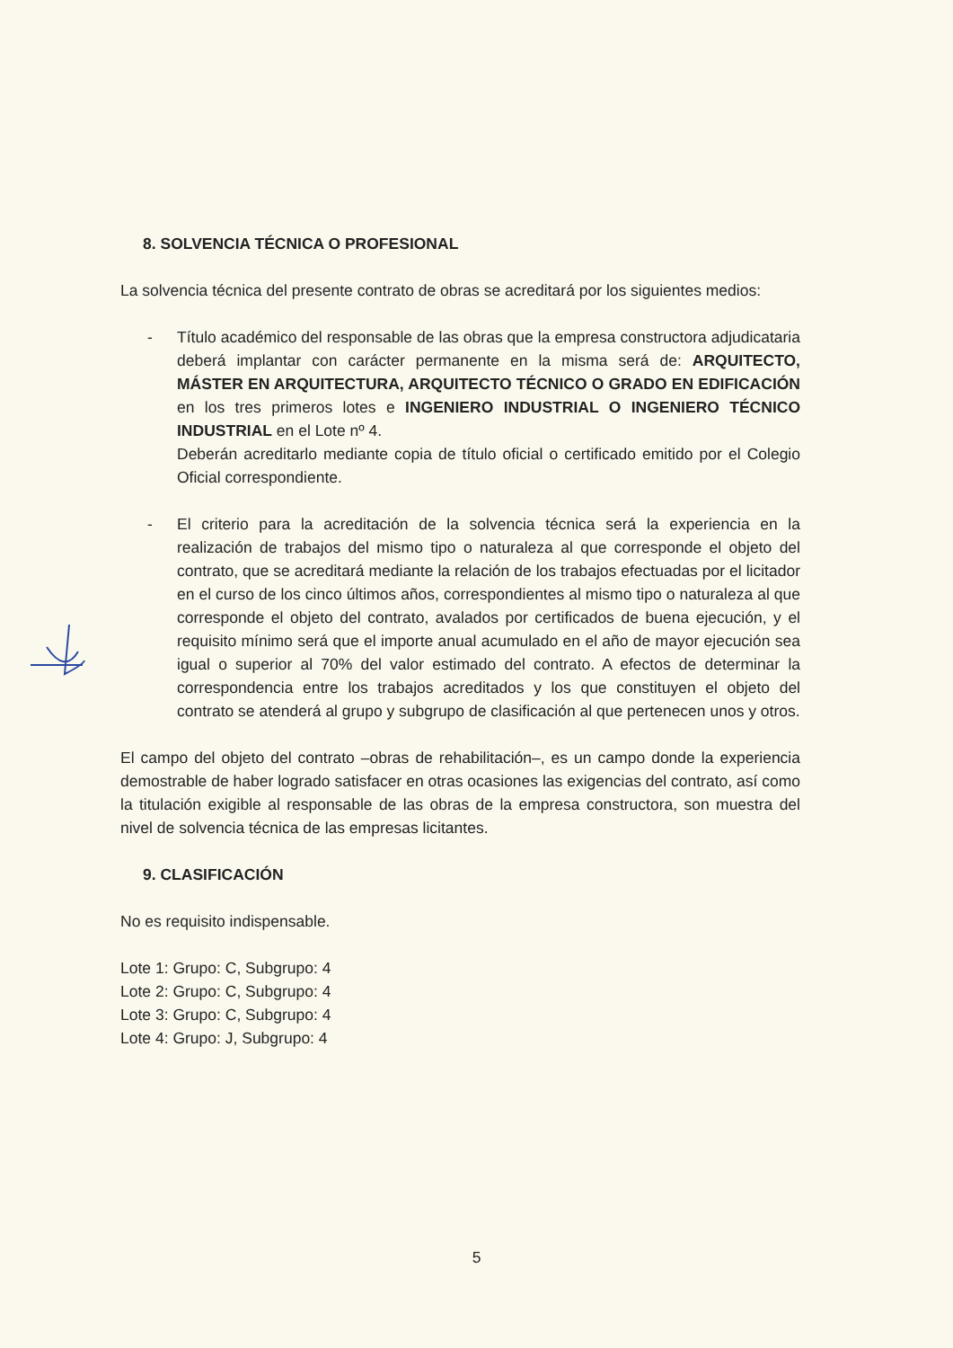8. SOLVENCIA TÉCNICA O PROFESIONAL
La solvencia técnica del presente contrato de obras se acreditará por los siguientes medios:
- Título académico del responsable de las obras que la empresa constructora adjudicataria deberá implantar con carácter permanente en la misma será de: ARQUITECTO, MÁSTER EN ARQUITECTURA, ARQUITECTO TÉCNICO O GRADO EN EDIFICACIÓN en los tres primeros lotes e INGENIERO INDUSTRIAL O INGENIERO TÉCNICO INDUSTRIAL en el Lote nº 4.
Deberán acreditarlo mediante copia de título oficial o certificado emitido por el Colegio Oficial correspondiente.
- El criterio para la acreditación de la solvencia técnica será la experiencia en la realización de trabajos del mismo tipo o naturaleza al que corresponde el objeto del contrato, que se acreditará mediante la relación de los trabajos efectuadas por el licitador en el curso de los cinco últimos años, correspondientes al mismo tipo o naturaleza al que corresponde el objeto del contrato, avalados por certificados de buena ejecución, y el requisito mínimo será que el importe anual acumulado en el año de mayor ejecución sea igual o superior al 70% del valor estimado del contrato. A efectos de determinar la correspondencia entre los trabajos acreditados y los que constituyen el objeto del contrato se atenderá al grupo y subgrupo de clasificación al que pertenecen unos y otros.
El campo del objeto del contrato –obras de rehabilitación–, es un campo donde la experiencia demostrable de haber logrado satisfacer en otras ocasiones las exigencias del contrato, así como la titulación exigible al responsable de las obras de la empresa constructora, son muestra del nivel de solvencia técnica de las empresas licitantes.
9. CLASIFICACIÓN
No es requisito indispensable.
Lote 1: Grupo: C, Subgrupo: 4
Lote 2: Grupo: C, Subgrupo: 4
Lote 3: Grupo: C, Subgrupo: 4
Lote 4: Grupo: J, Subgrupo: 4
5